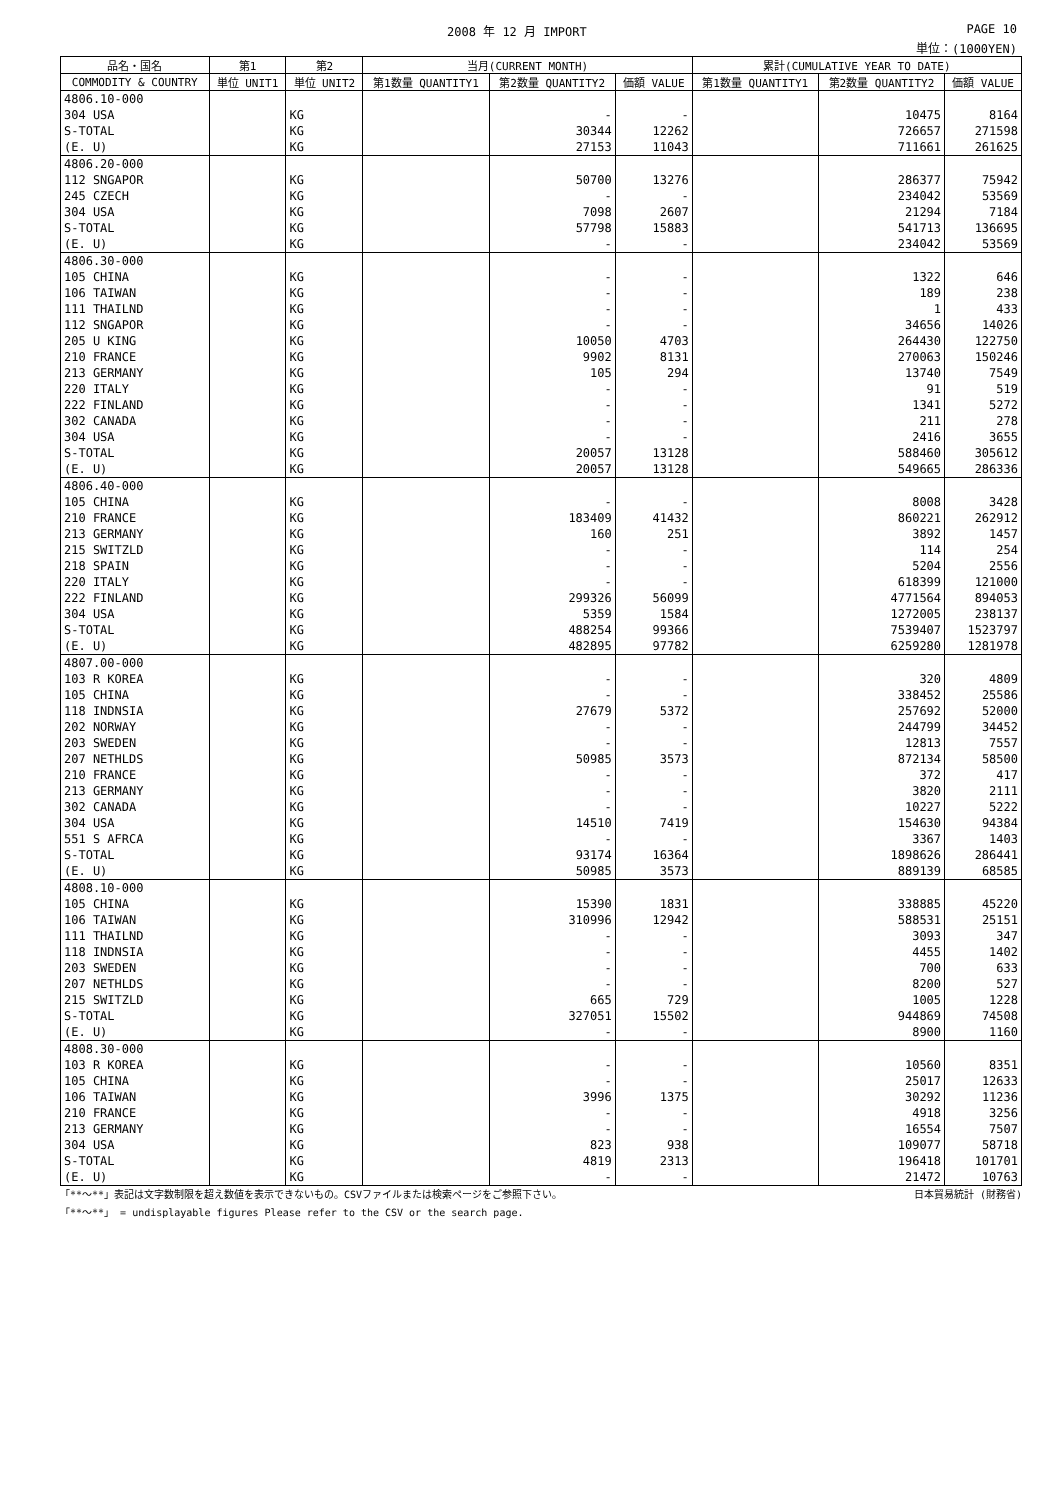2008 年 12 月 IMPORT PAGE 10
単位：(1000YEN)
| 品名・国名 | 第1 | 第2 | 当月(CURRENT MONTH) | | | 累計(CUMULATIVE YEAR TO DATE) | | |
| --- | --- | --- | --- | --- | --- | --- | --- | --- |
| COMMODITY & COUNTRY | 単位 UNIT1 | 単位 UNIT2 | 第1数量 QUANTITY1 | 第2数量 QUANTITY2 | 価額 VALUE | 第1数量 QUANTITY1 | 第2数量 QUANTITY2 | 価額 VALUE |
| 4806.10-000 | | | | | | | | |
| 304 USA | | KG | | - | - | | 10475 | 8164 |
| S-TOTAL | | KG | | 30344 | 12262 | | 726657 | 271598 |
| (E. U) | | KG | | 27153 | 11043 | | 711661 | 261625 |
| 4806.20-000 | | | | | | | | |
| 112 SNGAPOR | | KG | | 50700 | 13276 | | 286377 | 75942 |
| 245 CZECH | | KG | | - | - | | 234042 | 53569 |
| 304 USA | | KG | | 7098 | 2607 | | 21294 | 7184 |
| S-TOTAL | | KG | | 57798 | 15883 | | 541713 | 136695 |
| (E. U) | | KG | | - | - | | 234042 | 53569 |
| 4806.30-000 | | | | | | | | |
| 105 CHINA | | KG | | - | - | | 1322 | 646 |
| 106 TAIWAN | | KG | | - | - | | 189 | 238 |
| 111 THAILND | | KG | | - | - | | 1 | 433 |
| 112 SNGAPOR | | KG | | - | - | | 34656 | 14026 |
| 205 U KING | | KG | | 10050 | 4703 | | 264430 | 122750 |
| 210 FRANCE | | KG | | 9902 | 8131 | | 270063 | 150246 |
| 213 GERMANY | | KG | | 105 | 294 | | 13740 | 7549 |
| 220 ITALY | | KG | | - | - | | 91 | 519 |
| 222 FINLAND | | KG | | - | - | | 1341 | 5272 |
| 302 CANADA | | KG | | - | - | | 211 | 278 |
| 304 USA | | KG | | - | - | | 2416 | 3655 |
| S-TOTAL | | KG | | 20057 | 13128 | | 588460 | 305612 |
| (E. U) | | KG | | 20057 | 13128 | | 549665 | 286336 |
| 4806.40-000 | | | | | | | | |
| 105 CHINA | | KG | | - | - | | 8008 | 3428 |
| 210 FRANCE | | KG | | 183409 | 41432 | | 860221 | 262912 |
| 213 GERMANY | | KG | | 160 | 251 | | 3892 | 1457 |
| 215 SWITZLD | | KG | | - | - | | 114 | 254 |
| 218 SPAIN | | KG | | - | - | | 5204 | 2556 |
| 220 ITALY | | KG | | - | - | | 618399 | 121000 |
| 222 FINLAND | | KG | | 299326 | 56099 | | 4771564 | 894053 |
| 304 USA | | KG | | 5359 | 1584 | | 1272005 | 238137 |
| S-TOTAL | | KG | | 488254 | 99366 | | 7539407 | 1523797 |
| (E. U) | | KG | | 482895 | 97782 | | 6259280 | 1281978 |
| 4807.00-000 | | | | | | | | |
| 103 R KOREA | | KG | | - | - | | 320 | 4809 |
| 105 CHINA | | KG | | - | - | | 338452 | 25586 |
| 118 INDNSIA | | KG | | 27679 | 5372 | | 257692 | 52000 |
| 202 NORWAY | | KG | | - | - | | 244799 | 34452 |
| 203 SWEDEN | | KG | | - | - | | 12813 | 7557 |
| 207 NETHLDS | | KG | | 50985 | 3573 | | 872134 | 58500 |
| 210 FRANCE | | KG | | - | - | | 372 | 417 |
| 213 GERMANY | | KG | | - | - | | 3820 | 2111 |
| 302 CANADA | | KG | | - | - | | 10227 | 5222 |
| 304 USA | | KG | | 14510 | 7419 | | 154630 | 94384 |
| 551 S AFRCA | | KG | | - | - | | 3367 | 1403 |
| S-TOTAL | | KG | | 93174 | 16364 | | 1898626 | 286441 |
| (E. U) | | KG | | 50985 | 3573 | | 889139 | 68585 |
| 4808.10-000 | | | | | | | | |
| 105 CHINA | | KG | | 15390 | 1831 | | 338885 | 45220 |
| 106 TAIWAN | | KG | | 310996 | 12942 | | 588531 | 25151 |
| 111 THAILND | | KG | | - | - | | 3093 | 347 |
| 118 INDNSIA | | KG | | - | - | | 4455 | 1402 |
| 203 SWEDEN | | KG | | - | - | | 700 | 633 |
| 207 NETHLDS | | KG | | - | - | | 8200 | 527 |
| 215 SWITZLD | | KG | | 665 | 729 | | 1005 | 1228 |
| S-TOTAL | | KG | | 327051 | 15502 | | 944869 | 74508 |
| (E. U) | | KG | | - | - | | 8900 | 1160 |
| 4808.30-000 | | | | | | | | |
| 103 R KOREA | | KG | | - | - | | 10560 | 8351 |
| 105 CHINA | | KG | | - | - | | 25017 | 12633 |
| 106 TAIWAN | | KG | | 3996 | 1375 | | 30292 | 11236 |
| 210 FRANCE | | KG | | - | - | | 4918 | 3256 |
| 213 GERMANY | | KG | | - | - | | 16554 | 7507 |
| 304 USA | | KG | | 823 | 938 | | 109077 | 58718 |
| S-TOTAL | | KG | | 4819 | 2313 | | 196418 | 101701 |
| (E. U) | | KG | | - | - | | 21472 | 10763 |
「**～**」表記は文字数制限を超え数値を表示できないもの。CSVファイルまたは検索ページをご参照下さい。 日本貿易統計 (財務省)
「**～**」 = undisplayable figures Please refer to the CSV or the search page.